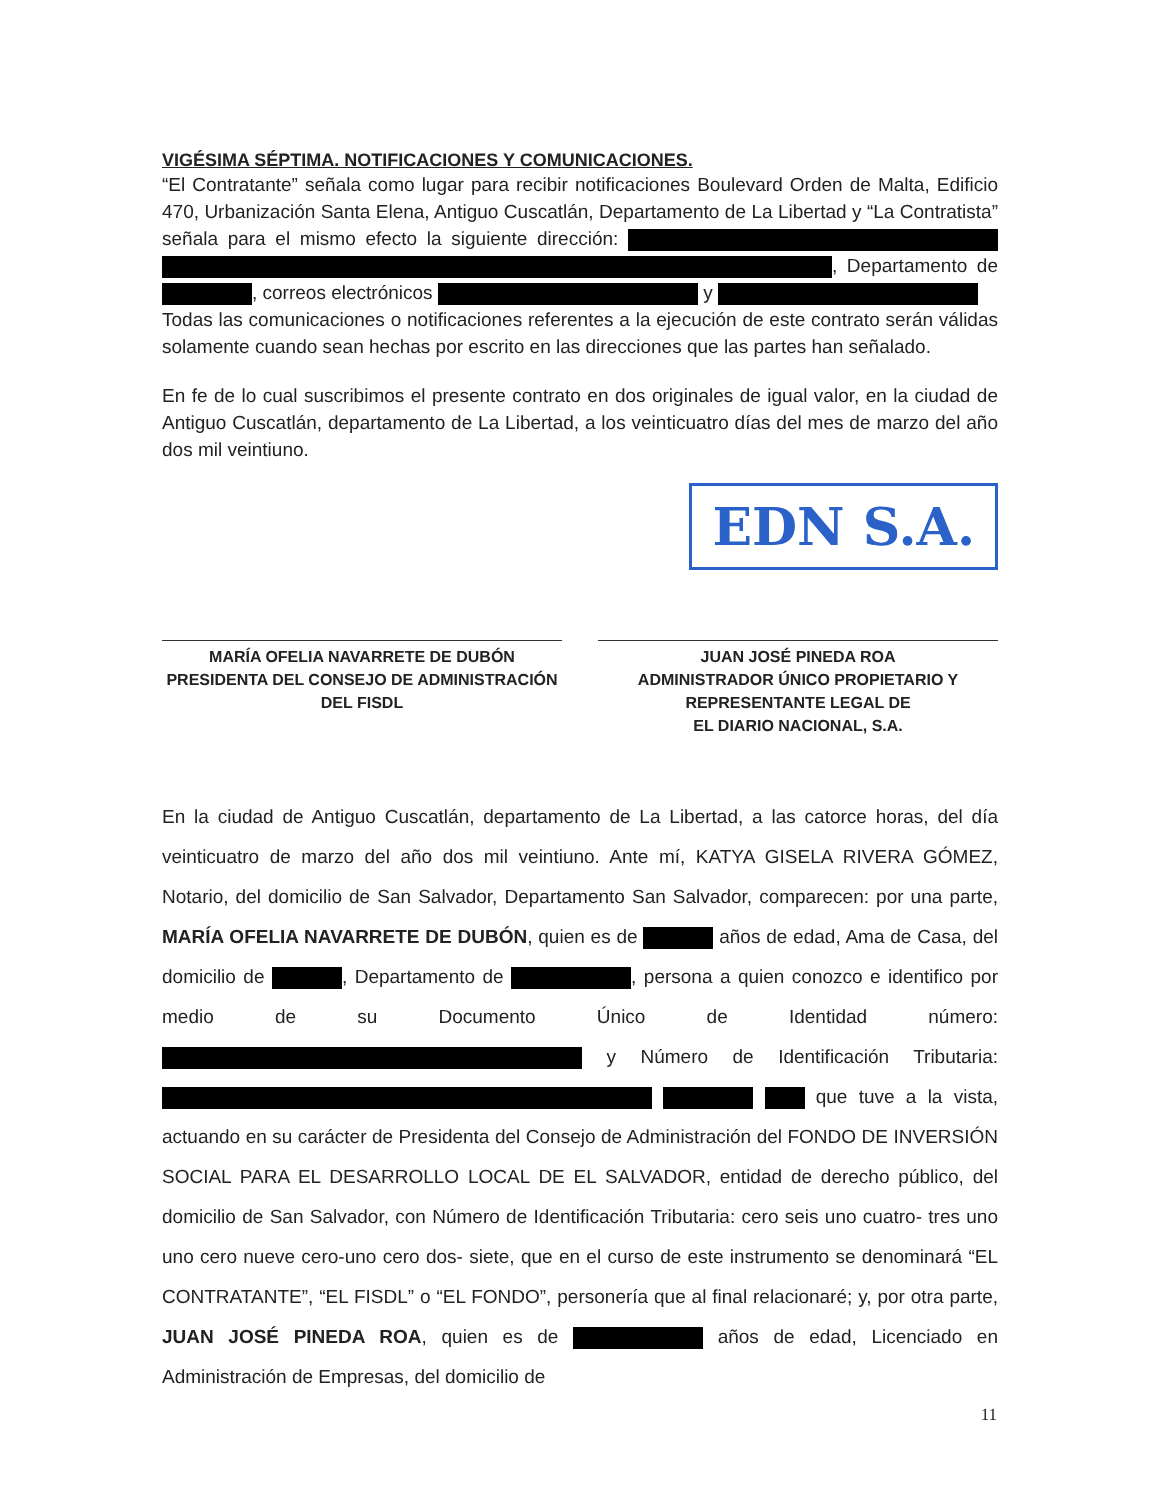VIGÉSIMA SÉPTIMA. NOTIFICACIONES Y COMUNICACIONES.
“El Contratante” señala como lugar para recibir notificaciones Boulevard Orden de Malta, Edificio 470, Urbanización Santa Elena, Antiguo Cuscatlán, Departamento de La Libertad y “La Contratista” señala para el mismo efecto la siguiente dirección: , Departamento de , correos electrónicos y
Todas las comunicaciones o notificaciones referentes a la ejecución de este contrato serán válidas solamente cuando sean hechas por escrito en las direcciones que las partes han señalado.
En fe de lo cual suscribimos el presente contrato en dos originales de igual valor, en la ciudad de Antiguo Cuscatlán, departamento de La Libertad, a los veinticuatro días del mes de marzo del año dos mil veintiuno.
EDN S.A.
MARÍA OFELIA NAVARRETE DE DUBÓN
PRESIDENTA DEL CONSEJO DE ADMINISTRACIÓN
DEL FISDL
JUAN JOSÉ PINEDA ROA
ADMINISTRADOR ÚNICO PROPIETARIO Y
REPRESENTANTE LEGAL DE
EL DIARIO NACIONAL, S.A.
En la ciudad de Antiguo Cuscatlán, departamento de La Libertad, a las catorce horas, del día veinticuatro de marzo del año dos mil veintiuno. Ante mí, KATYA GISELA RIVERA GÓMEZ, Notario, del domicilio de San Salvador, Departamento San Salvador, comparecen: por una parte, MARÍA OFELIA NAVARRETE DE DUBÓN, quien es de años de edad, Ama de Casa, del domicilio de , Departamento de , persona a quien conozco e identifico por medio de su Documento Único de Identidad número: y Número de Identificación Tributaria: que tuve a la vista, actuando en su carácter de Presidenta del Consejo de Administración del FONDO DE INVERSIÓN SOCIAL PARA EL DESARROLLO LOCAL DE EL SALVADOR, entidad de derecho público, del domicilio de San Salvador, con Número de Identificación Tributaria: cero seis uno cuatro- tres uno uno cero nueve cero-uno cero dos- siete, que en el curso de este instrumento se denominará “EL CONTRATANTE”, “EL FISDL” o “EL FONDO”, personería que al final relacionaré; y, por otra parte, JUAN JOSÉ PINEDA ROA, quien es de años de edad, Licenciado en Administración de Empresas, del domicilio de
11